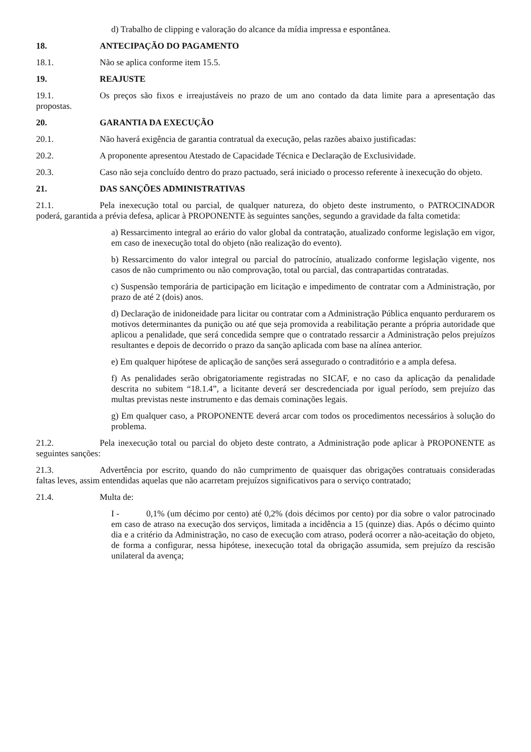d) Trabalho de clipping e valoração do alcance da mídia impressa e espontânea.
18. ANTECIPAÇÃO DO PAGAMENTO
18.1. Não se aplica conforme item 15.5.
19. REAJUSTE
19.1. Os preços são fixos e irreajustáveis no prazo de um ano contado da data limite para a apresentação das propostas.
20. GARANTIA DA EXECUÇÃO
20.1. Não haverá exigência de garantia contratual da execução, pelas razões abaixo justificadas:
20.2. A proponente apresentou Atestado de Capacidade Técnica e Declaração de Exclusividade.
20.3. Caso não seja concluído dentro do prazo pactuado, será iniciado o processo referente à inexecução do objeto.
21. DAS SANÇÕES ADMINISTRATIVAS
21.1. Pela inexecução total ou parcial, de qualquer natureza, do objeto deste instrumento, o PATROCINADOR poderá, garantida a prévia defesa, aplicar à PROPONENTE às seguintes sanções, segundo a gravidade da falta cometida:
a) Ressarcimento integral ao erário do valor global da contratação, atualizado conforme legislação em vigor, em caso de inexecução total do objeto (não realização do evento).
b) Ressarcimento do valor integral ou parcial do patrocínio, atualizado conforme legislação vigente, nos casos de não cumprimento ou não comprovação, total ou parcial, das contrapartidas contratadas.
c) Suspensão temporária de participação em licitação e impedimento de contratar com a Administração, por prazo de até 2 (dois) anos.
d) Declaração de inidoneidade para licitar ou contratar com a Administração Pública enquanto perdurarem os motivos determinantes da punição ou até que seja promovida a reabilitação perante a própria autoridade que aplicou a penalidade, que será concedida sempre que o contratado ressarcir a Administração pelos prejuízos resultantes e depois de decorrido o prazo da sanção aplicada com base na alínea anterior.
e) Em qualquer hipótese de aplicação de sanções será assegurado o contraditório e a ampla defesa.
f) As penalidades serão obrigatoriamente registradas no SICAF, e no caso da aplicação da penalidade descrita no subitem “18.1.4”, a licitante deverá ser descredenciada por igual período, sem prejuízo das multas previstas neste instrumento e das demais cominações legais.
g) Em qualquer caso, a PROPONENTE deverá arcar com todos os procedimentos necessários à solução do problema.
21.2. Pela inexecução total ou parcial do objeto deste contrato, a Administração pode aplicar à PROPONENTE as seguintes sanções:
21.3. Advertência por escrito, quando do não cumprimento de quaisquer das obrigações contratuais consideradas faltas leves, assim entendidas aquelas que não acarretam prejuízos significativos para o serviço contratado;
21.4. Multa de:
I - 0,1% (um décimo por cento) até 0,2% (dois décimos por cento) por dia sobre o valor patrocinado em caso de atraso na execução dos serviços, limitada a incidência a 15 (quinze) dias. Após o décimo quinto dia e a critério da Administração, no caso de execução com atraso, poderá ocorrer a não-aceitação do objeto, de forma a configurar, nessa hipótese, inexecução total da obrigação assumida, sem prejuízo da rescisão unilateral da avença;